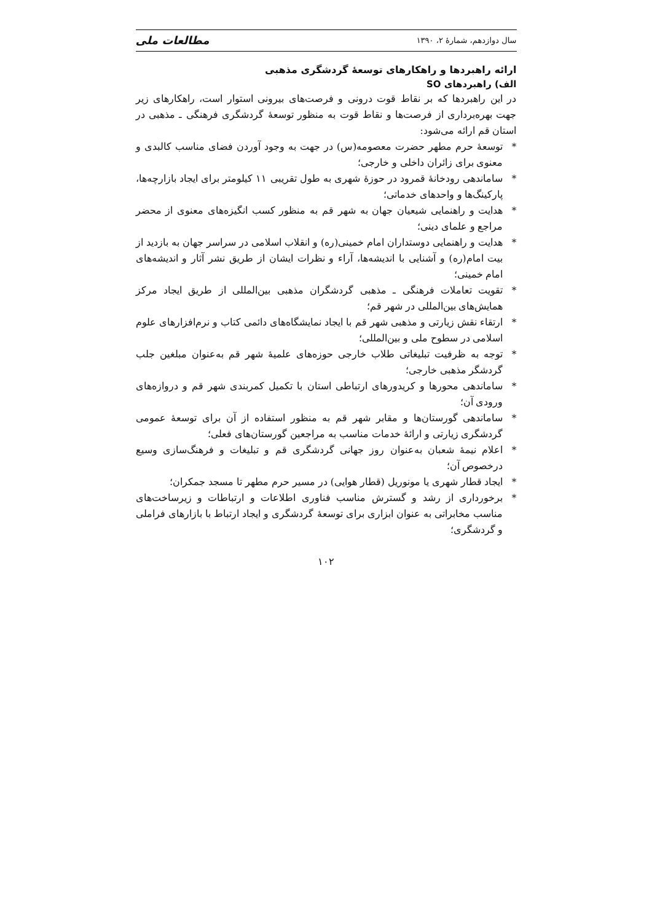سال دوازدهم، شمارهٔ ۲، ۱۳۹۰ مطالعات ملی
ارائه راهبردها و راهکارهای توسعهٔ گردشگری مذهبی
الف) راهبردهای SO
در این راهبردها که بر نقاط قوت درونی و فرصت‌های بیرونی استوار است، راهکارهای زیر جهت بهره‌برداری از فرصت‌ها و نقاط قوت به منظور توسعهٔ گردشگری فرهنگی ـ مذهبی در استان قم ارائه می‌شود:
* توسعهٔ حرم مطهر حضرت معصومه(س) در جهت به وجود آوردن فضای مناسب کالبدی و معنوی برای زائران داخلی و خارجی؛
* ساماندهی رودخانهٔ قمرود در حوزهٔ شهری به طول تقریبی ۱۱ کیلومتر برای ایجاد بازارچه‌ها، پارکینگ‌ها و واحدهای خدماتی؛
* هدایت و راهنمایی شیعیان جهان به شهر قم به منظور کسب انگیزه‌های معنوی از محضر مراجع و علمای دینی؛
* هدایت و راهنمایی دوستداران امام خمینی(ره) و انقلاب اسلامی در سراسر جهان به بازدید از بیت امام(ره) و آشنایی با اندیشه‌ها، آراء و نظرات ایشان از طریق نشر آثار و اندیشه‌های امام خمینی؛
* تقویت تعاملات فرهنگی ـ مذهبی گردشگران مذهبی بین‌المللی از طریق ایجاد مرکز همایش‌های بین‌المللی در شهر قم؛
* ارتقاء نقش زیارتی و مذهبی شهر قم با ایجاد نمایشگاه‌های دائمی کتاب و نرم‌افزارهای علوم اسلامی در سطوح ملی و بین‌المللی؛
* توجه به ظرفیت تبلیغاتی طلاب خارجی حوزه‌های علمیهٔ شهر قم به‌عنوان مبلغین جلب گردشگر مذهبی خارجی؛
* ساماندهی محورها و کریدورهای ارتباطی استان با تکمیل کمربندی شهر قم و دروازه‌های ورودی آن؛
* ساماندهی گورستان‌ها و مقابر شهر قم به منظور استفاده از آن برای توسعهٔ عمومی گردشگری زیارتی و ارائهٔ خدمات مناسب به مراجعین گورستان‌های فعلی؛
* اعلام نیمهٔ شعبان به‌عنوان روز جهانی گردشگری قم و تبلیغات و فرهنگ‌سازی وسیع درخصوص آن؛
* ایجاد قطار شهری یا مونوریل (قطار هوایی) در مسیر حرم مطهر تا مسجد جمکران؛
* برخورداری از رشد و گسترش مناسب فناوری اطلاعات و ارتباطات و زیرساخت‌های مناسب مخابراتی به عنوان ابزاری برای توسعهٔ گردشگری و ایجاد ارتباط با بازارهای فراملی و گردشگری؛
۱۰۲